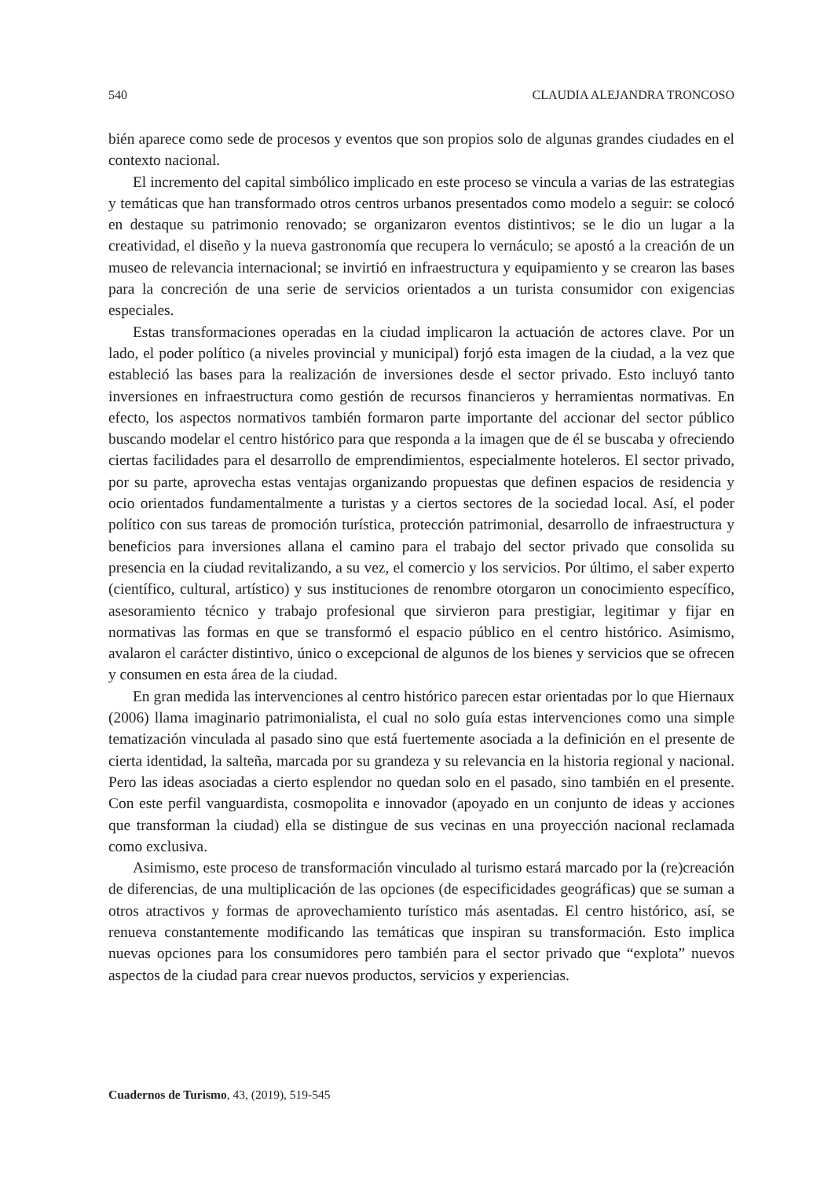540 CLAUDIA ALEJANDRA TRONCOSO
bién aparece como sede de procesos y eventos que son propios solo de algunas grandes ciudades en el contexto nacional.
El incremento del capital simbólico implicado en este proceso se vincula a varias de las estrategias y temáticas que han transformado otros centros urbanos presentados como modelo a seguir: se colocó en destaque su patrimonio renovado; se organizaron eventos distintivos; se le dio un lugar a la creatividad, el diseño y la nueva gastronomía que recupera lo vernáculo; se apostó a la creación de un museo de relevancia internacional; se invirtió en infraestructura y equipamiento y se crearon las bases para la concreción de una serie de servicios orientados a un turista consumidor con exigencias especiales.
Estas transformaciones operadas en la ciudad implicaron la actuación de actores clave. Por un lado, el poder político (a niveles provincial y municipal) forjó esta imagen de la ciudad, a la vez que estableció las bases para la realización de inversiones desde el sector privado. Esto incluyó tanto inversiones en infraestructura como gestión de recursos financieros y herramientas normativas. En efecto, los aspectos normativos también formaron parte importante del accionar del sector público buscando modelar el centro histórico para que responda a la imagen que de él se buscaba y ofreciendo ciertas facilidades para el desarrollo de emprendimientos, especialmente hoteleros. El sector privado, por su parte, aprovecha estas ventajas organizando propuestas que definen espacios de residencia y ocio orientados fundamentalmente a turistas y a ciertos sectores de la sociedad local. Así, el poder político con sus tareas de promoción turística, protección patrimonial, desarrollo de infraestructura y beneficios para inversiones allana el camino para el trabajo del sector privado que consolida su presencia en la ciudad revitalizando, a su vez, el comercio y los servicios. Por último, el saber experto (científico, cultural, artístico) y sus instituciones de renombre otorgaron un conocimiento específico, asesoramiento técnico y trabajo profesional que sirvieron para prestigiar, legitimar y fijar en normativas las formas en que se transformó el espacio público en el centro histórico. Asimismo, avalaron el carácter distintivo, único o excepcional de algunos de los bienes y servicios que se ofrecen y consumen en esta área de la ciudad.
En gran medida las intervenciones al centro histórico parecen estar orientadas por lo que Hiernaux (2006) llama imaginario patrimonialista, el cual no solo guía estas intervenciones como una simple tematización vinculada al pasado sino que está fuertemente asociada a la definición en el presente de cierta identidad, la salteña, marcada por su grandeza y su relevancia en la historia regional y nacional. Pero las ideas asociadas a cierto esplendor no quedan solo en el pasado, sino también en el presente. Con este perfil vanguardista, cosmopolita e innovador (apoyado en un conjunto de ideas y acciones que transforman la ciudad) ella se distingue de sus vecinas en una proyección nacional reclamada como exclusiva.
Asimismo, este proceso de transformación vinculado al turismo estará marcado por la (re)creación de diferencias, de una multiplicación de las opciones (de especificidades geográficas) que se suman a otros atractivos y formas de aprovechamiento turístico más asentadas. El centro histórico, así, se renueva constantemente modificando las temáticas que inspiran su transformación. Esto implica nuevas opciones para los consumidores pero también para el sector privado que “explota” nuevos aspectos de la ciudad para crear nuevos productos, servicios y experiencias.
Cuadernos de Turismo, 43, (2019), 519-545